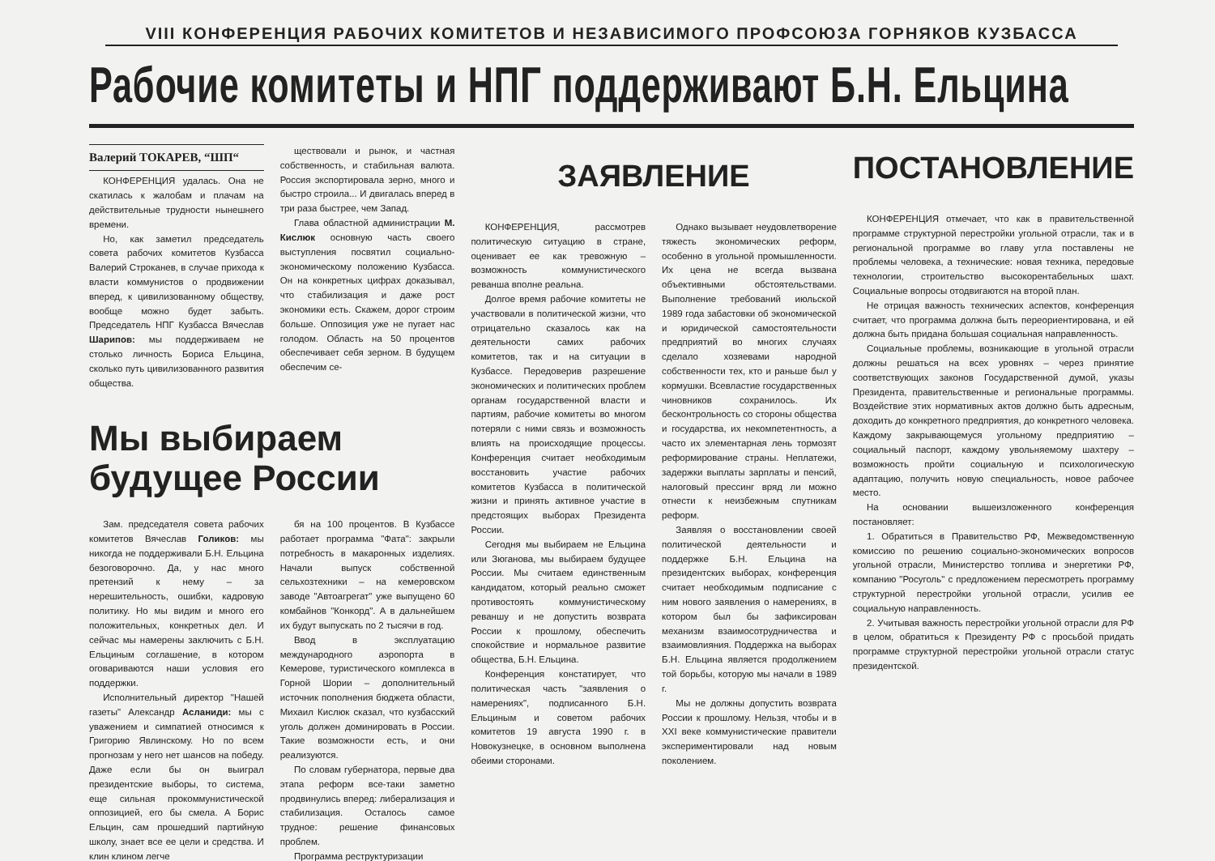VIII КОНФЕРЕНЦИЯ РАБОЧИХ КОМИТЕТОВ И НЕЗАВИСИМОГО ПРОФСОЮЗА ГОРНЯКОВ КУЗБАССА
Рабочие комитеты и НПГ поддерживают Б.Н. Ельцина
Валерий ТОКАРЕВ, “ШП“
КОНФЕРЕНЦИЯ удалась. Она не скатилась к жалобам и плачам на действительные трудности нынешнего времени.
Но, как заметил председатель совета рабочих комитетов Кузбасса Валерий Строканев, в случае прихода к власти коммунистов о продвижении вперед, к цивилизованному обществу, вообще можно будет забыть. Председатель НПГ Кузбасса Вячеслав Шарипов: мы поддерживаем не столько личность Бориса Ельцина, сколько путь цивилизованного развития общества.
ществовали и рынок, и частная собственность, и стабильная валюта. Россия экспортировала зерно, много и быстро строила... И двигалась вперед в три раза быстрее, чем Запад.
Глава областной администрации М. Кислюк основную часть своего выступления посвятил социально-экономическому положению Кузбасса. Он на конкретных цифрах доказывал, что стабилизация и даже рост экономики есть. Скажем, дорог строим больше. Оппозиция уже не пугает нас голодом. Область на 50 процентов обеспечивает себя зерном. В будущем обеспечим се-
Мы выбираем
будущее России
Зам. председателя совета рабочих комитетов Вячеслав Голиков: мы никогда не поддерживали Б.Н. Ельцина безоговорочно. Да, у нас много претензий к нему – за нерешительность, ошибки, кадровую политику. Но мы видим и много его положительных, конкретных дел. И сейчас мы намерены заключить с Б.Н. Ельциным соглашение, в котором оговариваются наши условия его поддержки.
Исполнительный директор "Нашей газеты" Александр Асланиди: мы с уважением и симпатией относимся к Григорию Явлинскому. Но по всем прогнозам у него нет шансов на победу. Даже если бы он выиграл президентские выборы, то система, еще сильная прокоммунистической оппозицией, его бы смела. А Борис Ельцин, сам прошедший партийную школу, знает все ее цели и средства. И клин клином легче
бя на 100 процентов. В Кузбассе работает программа "Фата": закрыли потребность в макаронных изделиях. Начали выпуск собственной сельхозтехники – на кемеровском заводе "Автоагрегат" уже выпущено 60 комбайнов "Конкорд". А в дальнейшем их будут выпускать по 2 тысячи в год.
Ввод в эксплуатацию международного аэропорта в Кемерове, туристического комплекса в Горной Шории – дополнительный источник пополнения бюджета области, Михаил Кислюк сказал, что кузбасский уголь должен доминировать в России. Такие возможности есть, и они реализуются.
По словам губернатора, первые два этапа реформ все-таки заметно продвинулись вперед: либерализация и стабилизация. Осталось самое трудное: решение финансовых проблем.
Программа реструктуризации
ЗАЯВЛЕНИЕ
КОНФЕРЕНЦИЯ, рассмотрев политическую ситуацию в стране, оценивает ее как тревожную – возможность коммунистического реванша вполне реальна.
Долгое время рабочие комитеты не участвовали в политической жизни, что отрицательно сказалось как на деятельности самих рабочих комитетов, так и на ситуации в Кузбассе. Передоверив разрешение экономических и политических проблем органам государственной власти и партиям, рабочие комитеты во многом потеряли с ними связь и возможность влиять на происходящие процессы. Конференция считает необходимым восстановить участие рабочих комитетов Кузбасса в политической жизни и принять активное участие в предстоящих выборах Президента России.
Сегодня мы выбираем не Ельцина или Зюганова, мы выбираем будущее России. Мы считаем единственным кандидатом, который реально сможет противостоять коммунистическому реваншу и не допустить возврата России к прошлому, обеспечить спокойствие и нормальное развитие общества, Б.Н. Ельцина.
Конференция констатирует, что политическая часть "заявления о намерениях", подписанного Б.Н. Ельциным и советом рабочих комитетов 19 августа 1990 г. в Новокузнецке, в основном выполнена обеими сторонами.
Однако вызывает неудовлетворение тяжесть экономических реформ, особенно в угольной промышленности. Их цена не всегда вызвана объективными обстоятельствами. Выполнение требований июльской 1989 года забастовки об экономической и юридической самостоятельности предприятий во многих случаях сделало хозяевами народной собственности тех, кто и раньше был у кормушки. Всевластие государственных чиновников сохранилось. Их бесконтрольность со стороны общества и государства, их некомпетентность, а часто их элементарная лень тормозят реформирование страны. Неплатежи, задержки выплаты зарплаты и пенсий, налоговый прессинг вряд ли можно отнести к неизбежным спутникам реформ.
Заявляя о восстановлении своей политической деятельности и поддержке Б.Н. Ельцина на президентских выборах, конференция считает необходимым подписание с ним нового заявления о намерениях, в котором был бы зафиксирован механизм взаимосотрудничества и взаимовлияния. Поддержка на выборах Б.Н. Ельцина является продолжением той борьбы, которую мы начали в 1989 г.
Мы не должны допустить возврата России к прошлому. Нельзя, чтобы и в XXI веке коммунистические правители экспериментировали над новым поколением.
ПОСТАНОВЛЕНИЕ
КОНФЕРЕНЦИЯ отмечает, что как в правительственной программе структурной перестройки угольной отрасли, так и в региональной программе во главу угла поставлены не проблемы человека, а технические: новая техника, передовые технологии, строительство высокорентабельных шахт. Социальные вопросы отодвигаются на второй план.
Не отрицая важность технических аспектов, конференция считает, что программа должна быть переориентирована, и ей должна быть придана большая социальная направленность.
Социальные проблемы, возникающие в угольной отрасли должны решаться на всех уровнях – через принятие соответствующих законов Государственной думой, указы Президента, правительственные и региональные программы. Воздействие этих нормативных актов должно быть адресным, доходить до конкретного предприятия, до конкретного человека. Каждому закрывающемуся угольному предприятию – социальный паспорт, каждому увольняемому шахтеру – возможность пройти социальную и психологическую адаптацию, получить новую специальность, новое рабочее место.
На основании вышеизложенного конференция постановляет:
1. Обратиться в Правительство РФ, Межведомственную комиссию по решению социально-экономических вопросов угольной отрасли, Министерство топлива и энергетики РФ, компанию "Росуголь" с предложением пересмотреть программу структурной перестройки угольной отрасли, усилив ее социальную направленность.
2. Учитывая важность перестройки угольной отрасли для РФ в целом, обратиться к Президенту РФ с просьбой придать программе структурной перестройки угольной отрасли статус президентской.